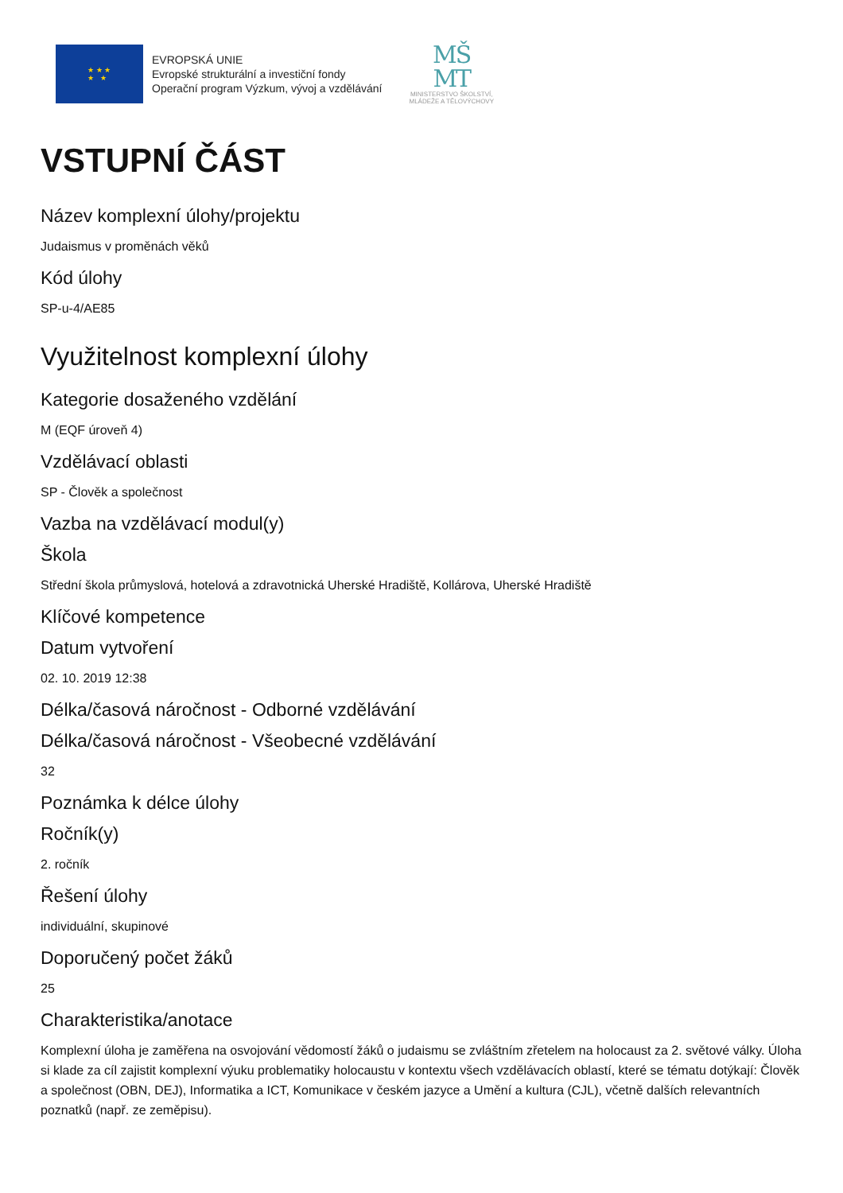★ ★ ★
★ ★
EVROPSKÁ UNIE
Evropské strukturální a investiční fondy
Operační program Výzkum, vývoj a vzdělávání
MŠ
MT
MINISTERSTVO ŠKOLSTVÍ,
MLÁDEŽE A TĚLOVÝCHOVY
VSTUPNÍ ČÁST
Název komplexní úlohy/projektu
Judaismus v proměnách věků
Kód úlohy
SP-u-4/AE85
Využitelnost komplexní úlohy
Kategorie dosaženého vzdělání
M (EQF úroveň 4)
Vzdělávací oblasti
SP - Člověk a společnost
Vazba na vzdělávací modul(y)
Škola
Střední škola průmyslová, hotelová a zdravotnická Uherské Hradiště, Kollárova, Uherské Hradiště
Klíčové kompetence
Datum vytvoření
02. 10. 2019 12:38
Délka/časová náročnost - Odborné vzdělávání
Délka/časová náročnost - Všeobecné vzdělávání
32
Poznámka k délce úlohy
Ročník(y)
2. ročník
Řešení úlohy
individuální, skupinové
Doporučený počet žáků
25
Charakteristika/anotace
Komplexní úloha je zaměřena na osvojování vědomostí žáků o judaismu se zvláštním zřetelem na holocaust za 2. světové války. Úloha si klade za cíl zajistit komplexní výuku problematiky holocaustu v kontextu všech vzdělávacích oblastí, které se tématu dotýkají: Člověk a společnost (OBN, DEJ), Informatika a ICT, Komunikace v českém jazyce a Umění a kultura (CJL), včetně dalších relevantních poznatků (např. ze zeměpisu).